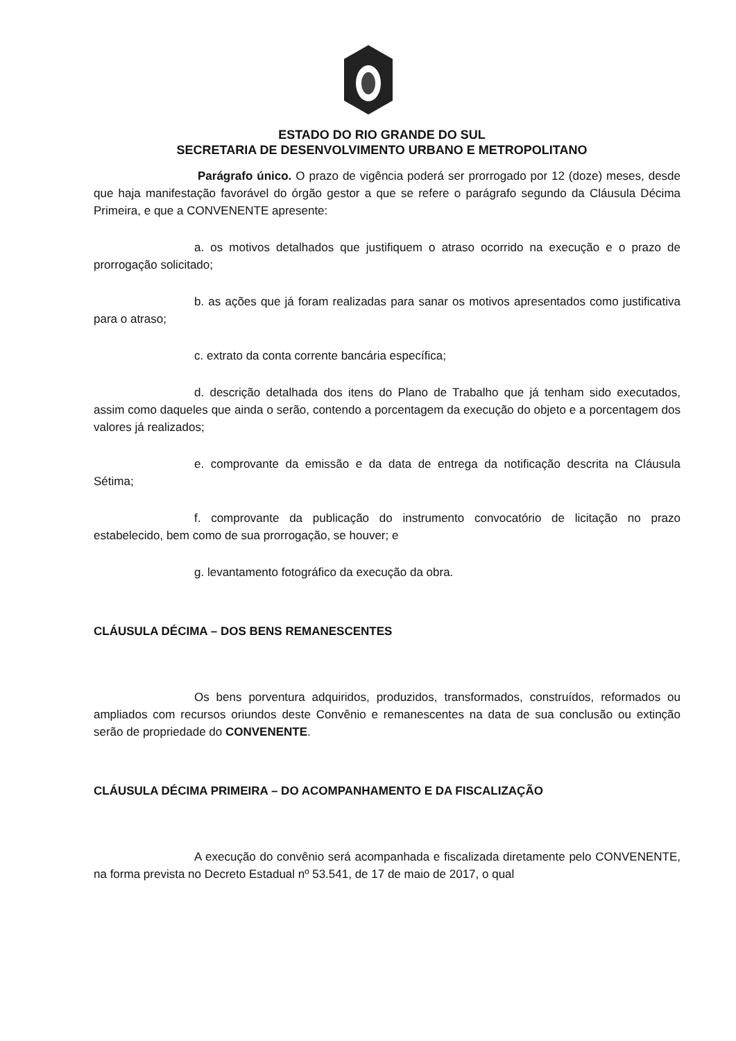ESTADO DO RIO GRANDE DO SUL
SECRETARIA DE DESENVOLVIMENTO URBANO E METROPOLITANO
Parágrafo único. O prazo de vigência poderá ser prorrogado por 12 (doze) meses, desde que haja manifestação favorável do órgão gestor a que se refere o parágrafo segundo da Cláusula Décima Primeira, e que a CONVENENTE apresente:
a. os motivos detalhados que justifiquem o atraso ocorrido na execução e o prazo de prorrogação solicitado;
b. as ações que já foram realizadas para sanar os motivos apresentados como justificativa para o atraso;
c. extrato da conta corrente bancária específica;
d. descrição detalhada dos itens do Plano de Trabalho que já tenham sido executados, assim como daqueles que ainda o serão, contendo a porcentagem da execução do objeto e a porcentagem dos valores já realizados;
e. comprovante da emissão e da data de entrega da notificação descrita na Cláusula Sétima;
f. comprovante da publicação do instrumento convocatório de licitação no prazo estabelecido, bem como de sua prorrogação, se houver; e
g. levantamento fotográfico da execução da obra.
CLÁUSULA DÉCIMA – DOS BENS REMANESCENTES
Os bens porventura adquiridos, produzidos, transformados, construídos, reformados ou ampliados com recursos oriundos deste Convênio e remanescentes na data de sua conclusão ou extinção serão de propriedade do CONVENENTE.
CLÁUSULA DÉCIMA PRIMEIRA – DO ACOMPANHAMENTO E DA FISCALIZAÇÃO
A execução do convênio será acompanhada e fiscalizada diretamente pelo CONVENENTE, na forma prevista no Decreto Estadual nº 53.541, de 17 de maio de 2017, o qual